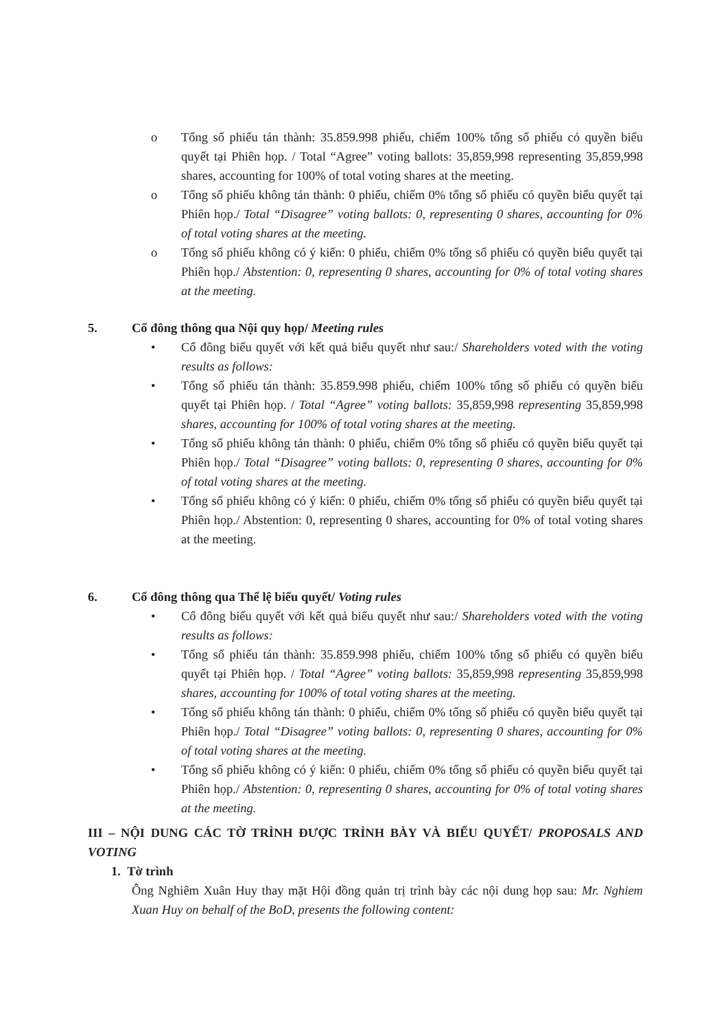o Tổng số phiếu tán thành: 35.859.998 phiếu, chiếm 100% tổng số phiếu có quyền biểu quyết tại Phiên họp. / Total “Agree” voting ballots: 35,859,998 representing 35,859,998 shares, accounting for 100% of total voting shares at the meeting.
o Tổng số phiếu không tán thành: 0 phiếu, chiếm 0% tổng số phiếu có quyền biểu quyết tại Phiên họp./ Total “Disagree” voting ballots: 0, representing 0 shares, accounting for 0% of total voting shares at the meeting.
o Tổng số phiếu không có ý kiến: 0 phiếu, chiếm 0% tổng số phiếu có quyền biểu quyết tại Phiên họp./ Abstention: 0, representing 0 shares, accounting for 0% of total voting shares at the meeting.
5. Cổ đông thông qua Nội quy họp/ Meeting rules
• Cổ đông biểu quyết với kết quả biểu quyết như sau:/ Shareholders voted with the voting results as follows:
• Tổng số phiếu tán thành: 35.859.998 phiếu, chiếm 100% tổng số phiếu có quyền biểu quyết tại Phiên họp. / Total “Agree” voting ballots: 35,859,998 representing 35,859,998 shares, accounting for 100% of total voting shares at the meeting.
• Tổng số phiếu không tán thành: 0 phiếu, chiếm 0% tổng số phiếu có quyền biểu quyết tại Phiên họp./ Total “Disagree” voting ballots: 0, representing 0 shares, accounting for 0% of total voting shares at the meeting.
• Tổng số phiếu không có ý kiến: 0 phiếu, chiếm 0% tổng số phiếu có quyền biểu quyết tại Phiên họp./ Abstention: 0, representing 0 shares, accounting for 0% of total voting shares at the meeting.
6. Cổ đông thông qua Thể lệ biểu quyết/ Voting rules
• Cổ đông biểu quyết với kết quả biểu quyết như sau:/ Shareholders voted with the voting results as follows:
• Tổng số phiếu tán thành: 35.859.998 phiếu, chiếm 100% tổng số phiếu có quyền biểu quyết tại Phiên họp. / Total “Agree” voting ballots: 35,859,998 representing 35,859,998 shares, accounting for 100% of total voting shares at the meeting.
• Tổng số phiếu không tán thành: 0 phiếu, chiếm 0% tổng số phiếu có quyền biểu quyết tại Phiên họp./ Total “Disagree” voting ballots: 0, representing 0 shares, accounting for 0% of total voting shares at the meeting.
• Tổng số phiếu không có ý kiến: 0 phiếu, chiếm 0% tổng số phiếu có quyền biểu quyết tại Phiên họp./ Abstention: 0, representing 0 shares, accounting for 0% of total voting shares at the meeting.
III – NỘI DUNG CÁC TỜ TRÌNH ĐƯỢC TRÌNH BÀY VÀ BIỂU QUYẾT/ PROPOSALS AND VOTING
1. Tờ trình
Ông Nghiêm Xuân Huy thay mặt Hội đồng quản trị trình bày các nội dung họp sau: Mr. Nghiem Xuan Huy on behalf of the BoD, presents the following content: